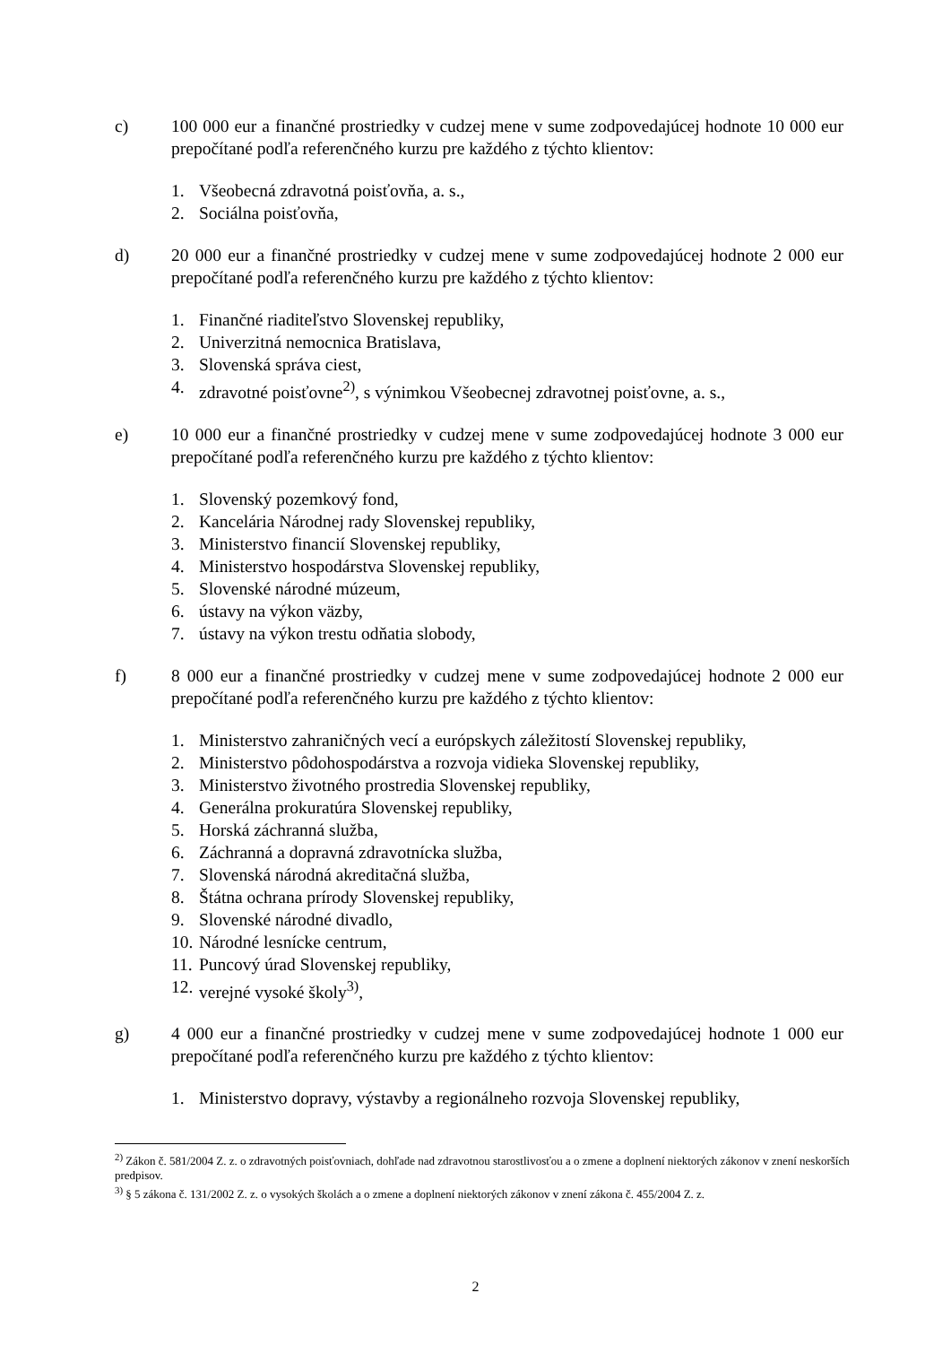c) 100 000 eur a finančné prostriedky v cudzej mene v sume zodpovedajúcej hodnote 10 000 eur prepočítané podľa referenčného kurzu pre každého z týchto klientov:
1. Všeobecná zdravotná poisťovňa, a. s.,
2. Sociálna poisťovňa,
d) 20 000 eur a finančné prostriedky v cudzej mene v sume zodpovedajúcej hodnote 2 000 eur prepočítané podľa referenčného kurzu pre každého z týchto klientov:
1. Finančné riaditeľstvo Slovenskej republiky,
2. Univerzitná nemocnica Bratislava,
3. Slovenská správa ciest,
4. zdravotné poisťovne<sup>2)</sup>, s výnimkou Všeobecnej zdravotnej poisťovne, a. s.,
e) 10 000 eur a finančné prostriedky v cudzej mene v sume zodpovedajúcej hodnote 3 000 eur prepočítané podľa referenčného kurzu pre každého z týchto klientov:
1. Slovenský pozemkový fond,
2. Kancelária Národnej rady Slovenskej republiky,
3. Ministerstvo financií Slovenskej republiky,
4. Ministerstvo hospodárstva Slovenskej republiky,
5. Slovenské národné múzeum,
6. ústavy na výkon väzby,
7. ústavy na výkon trestu odňatia slobody,
f) 8 000 eur a finančné prostriedky v cudzej mene v sume zodpovedajúcej hodnote 2 000 eur prepočítané podľa referenčného kurzu pre každého z týchto klientov:
1. Ministerstvo zahraničných vecí a európskych záležitostí Slovenskej republiky,
2. Ministerstvo pôdohospodárstva a rozvoja vidieka Slovenskej republiky,
3. Ministerstvo životného prostredia Slovenskej republiky,
4. Generálna prokuratúra Slovenskej republiky,
5. Horská záchranná služba,
6. Záchranná a dopravná zdravotnícka služba,
7. Slovenská národná akreditačná služba,
8. Štátna ochrana prírody Slovenskej republiky,
9. Slovenské národné divadlo,
10. Národné lesnícke centrum,
11. Puncový úrad Slovenskej republiky,
12. verejné vysoké školy<sup>3)</sup>,
g) 4 000 eur a finančné prostriedky v cudzej mene v sume zodpovedajúcej hodnote 1 000 eur prepočítané podľa referenčného kurzu pre každého z týchto klientov:
1. Ministerstvo dopravy, výstavby a regionálneho rozvoja Slovenskej republiky,
<sup>2)</sup> Zákon č. 581/2004 Z. z. o zdravotných poisťovniach, dohľade nad zdravotnou starostlivosťou a o zmene a doplnení niektorých zákonov v znení neskorších predpisov.
<sup>3)</sup> § 5 zákona č. 131/2002 Z. z. o vysokých školách a o zmene a doplnení niektorých zákonov v znení zákona č. 455/2004 Z. z.
2